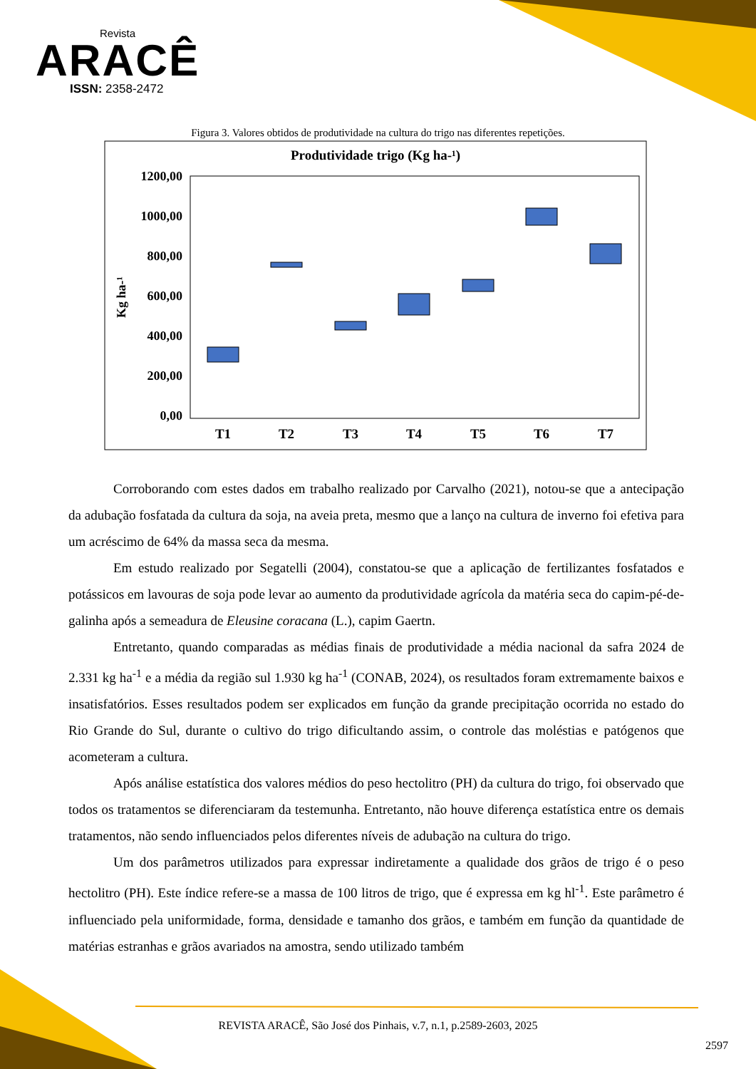Revista
ARACÊ
ISSN: 2358-2472
Figura 3. Valores obtidos de produtividade na cultura do trigo nas diferentes repetições.
Produtividade trigo (Kg ha-¹)
1200,00
1000,00
800,00
600,00
400,00
200,00
0,00
Kg ha-¹
T1
T2
T3
T4
T5
T6
T7
Corroborando com estes dados em trabalho realizado por Carvalho (2021), notou-se que a antecipação da adubação fosfatada da cultura da soja, na aveia preta, mesmo que a lanço na cultura de inverno foi efetiva para um acréscimo de 64% da massa seca da mesma.
Em estudo realizado por Segatelli (2004), constatou-se que a aplicação de fertilizantes fosfatados e potássicos em lavouras de soja pode levar ao aumento da produtividade agrícola da matéria seca do capim-pé-de-galinha após a semeadura de Eleusine coracana (L.), capim Gaertn.
Entretanto, quando comparadas as médias finais de produtividade a média nacional da safra 2024 de 2.331 kg ha<sup>-1</sup> e a média da região sul 1.930 kg ha<sup>-1</sup> (CONAB, 2024), os resultados foram extremamente baixos e insatisfatórios. Esses resultados podem ser explicados em função da grande precipitação ocorrida no estado do Rio Grande do Sul, durante o cultivo do trigo dificultando assim, o controle das moléstias e patógenos que acometeram a cultura.
Após análise estatística dos valores médios do peso hectolitro (PH) da cultura do trigo, foi observado que todos os tratamentos se diferenciaram da testemunha. Entretanto, não houve diferença estatística entre os demais tratamentos, não sendo influenciados pelos diferentes níveis de adubação na cultura do trigo.
Um dos parâmetros utilizados para expressar indiretamente a qualidade dos grãos de trigo é o peso hectolitro (PH). Este índice refere-se a massa de 100 litros de trigo, que é expressa em kg hl<sup>-1</sup>. Este parâmetro é influenciado pela uniformidade, forma, densidade e tamanho dos grãos, e também em função da quantidade de matérias estranhas e grãos avariados na amostra, sendo utilizado também
REVISTA ARACÊ, São José dos Pinhais, v.7, n.1, p.2589-2603, 2025
2597